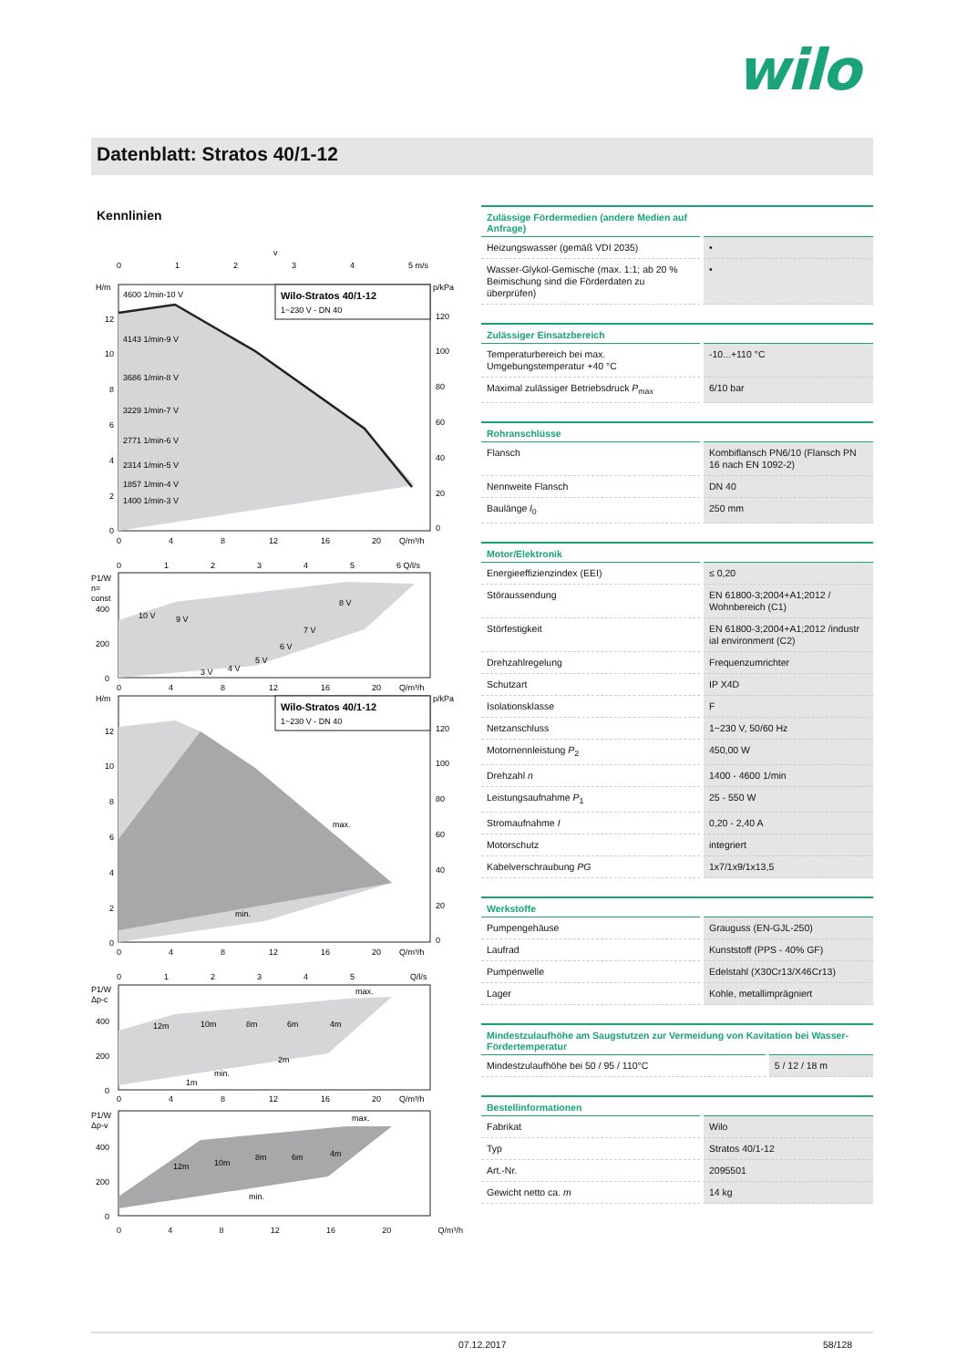wilo
Datenblatt: Stratos 40/1-12
Kennlinien
v
0
1
2
3
4
5 m/s
H/m
p/kPa
Wilo-Stratos 40/1-12
1~230 V - DN 40
4600 1/min-10 V
4143 1/min-9 V
3686 1/min-8 V
3229 1/min-7 V
2771 1/min-6 V
2314 1/min-5 V
1857 1/min-4 V
1400 1/min-3 V
12
10
8
6
4
2
0
120
100
80
60
40
20
0
0
4
8
12
16
20
Q/m³/h
0
1
2
3
4
5
6 Q/l/s
P1/W
n=
const
400
200
0
10 V
9 V
8 V
7 V
6 V
5 V
4 V
3 V
0
4
8
12
16
20
Q/m³/h
H/m
p/kPa
Wilo-Stratos 40/1-12
1~230 V - DN 40
max.
min.
12
10
8
6
4
2
0
120
100
80
60
40
20
0
0
4
8
12
16
20
Q/m³/h
0
1
2
3
4
5
Q/l/s
P1/W
Δp-c
400
200
0
max.
min.
12m
10m
8m
6m
4m
2m
1m
0
4
8
12
16
20
Q/m³/h
P1/W
Δp-v
400
200
0
max.
min.
12m
10m
8m
6m
4m
0 4 8 12 16 20 Q/m³/h
| Zulässige Fördermedien (andere Medien auf Anfrage) | |
| --- | --- |
| Heizungswasser (gemäß VDI 2035) | • |
| Wasser-Glykol-Gemische (max. 1:1; ab 20 % Beimischung sind die Förderdaten zu überprüfen) | • |
| Zulässiger Einsatzbereich | |
| --- | --- |
| Temperaturbereich bei max. Umgebungstemperatur +40 °C | -10...+110 °C |
| Maximal zulässiger Betriebsdruck P<sub>max</sub> | 6/10 bar |
| Rohranschlüsse | |
| --- | --- |
| Flansch | Kombiflansch PN6/10 (Flansch PN 16 nach EN 1092-2) |
| Nennweite Flansch | DN 40 |
| Baulänge l<sub>0</sub> | 250 mm |
| Motor/Elektronik | |
| --- | --- |
| Energieeffizienzindex (EEI) | ≤ 0,20 |
| Störaussendung | EN 61800-3;2004+A1;2012 / Wohnbereich (C1) |
| Störfestigkeit | EN 61800-3;2004+A1;2012 /industr ial environment (C2) |
| Drehzahlregelung | Frequenzumrichter |
| Schutzart | IP X4D |
| Isolationsklasse | F |
| Netzanschluss | 1~230 V, 50/60 Hz |
| Motornennleistung P<sub>2</sub> | 450,00 W |
| Drehzahl n | 1400 - 4600 1/min |
| Leistungsaufnahme P<sub>1</sub> | 25 - 550 W |
| Stromaufnahme I | 0,20 - 2,40 A |
| Motorschutz | integriert |
| Kabelverschraubung PG | 1x7/1x9/1x13,5 |
| Werkstoffe | |
| --- | --- |
| Pumpengehäuse | Grauguss (EN-GJL-250) |
| Laufrad | Kunststoff (PPS - 40% GF) |
| Pumpenwelle | Edelstahl (X30Cr13/X46Cr13) |
| Lager | Kohle, metallimprägniert |
| Mindestzulaufhöhe am Saugstutzen zur Vermeidung von Kavitation bei Wasser-Fördertemperatur | |
| --- | --- |
| Mindestzulaufhöhe bei 50 / 95 / 110°C | 5 / 12 / 18 m |
| Bestellinformationen | |
| --- | --- |
| Fabrikat | Wilo |
| Typ | Stratos 40/1-12 |
| Art.-Nr. | 2095501 |
| Gewicht netto ca. m | 14 kg |
07.12.2017 58/128